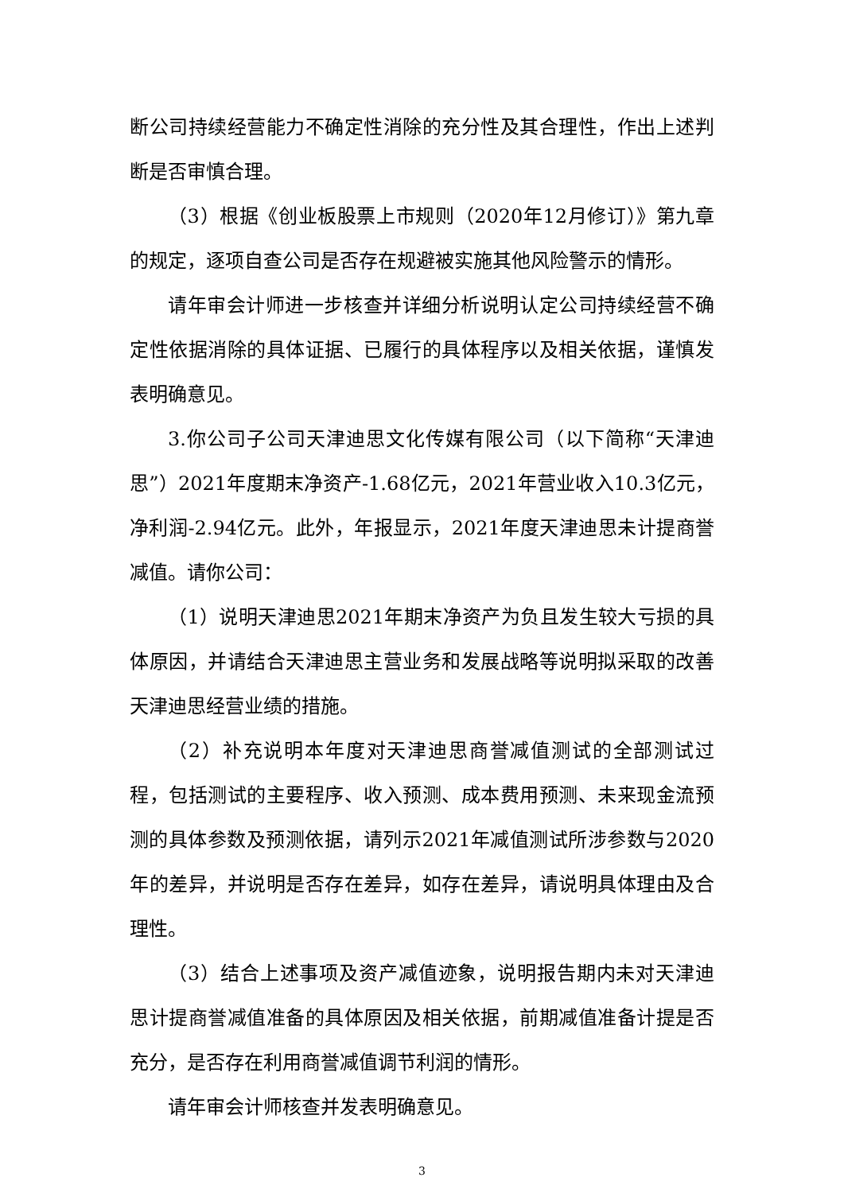断公司持续经营能力不确定性消除的充分性及其合理性，作出上述判断是否审慎合理。
（3）根据《创业板股票上市规则（2020年12月修订）》第九章的规定，逐项自查公司是否存在规避被实施其他风险警示的情形。
请年审会计师进一步核查并详细分析说明认定公司持续经营不确定性依据消除的具体证据、已履行的具体程序以及相关依据，谨慎发表明确意见。
3.你公司子公司天津迪思文化传媒有限公司（以下简称“天津迪思”）2021年度期末净资产-1.68亿元，2021年营业收入10.3亿元，净利润-2.94亿元。此外，年报显示，2021年度天津迪思未计提商誉减值。请你公司：
（1）说明天津迪思2021年期末净资产为负且发生较大亏损的具体原因，并请结合天津迪思主营业务和发展战略等说明拟采取的改善天津迪思经营业绩的措施。
（2）补充说明本年度对天津迪思商誉减值测试的全部测试过程，包括测试的主要程序、收入预测、成本费用预测、未来现金流预测的具体参数及预测依据，请列示2021年减值测试所涉参数与2020年的差异，并说明是否存在差异，如存在差异，请说明具体理由及合理性。
（3）结合上述事项及资产减值迹象，说明报告期内未对天津迪思计提商誉减值准备的具体原因及相关依据，前期减值准备计提是否充分，是否存在利用商誉减值调节利润的情形。
请年审会计师核查并发表明确意见。
3